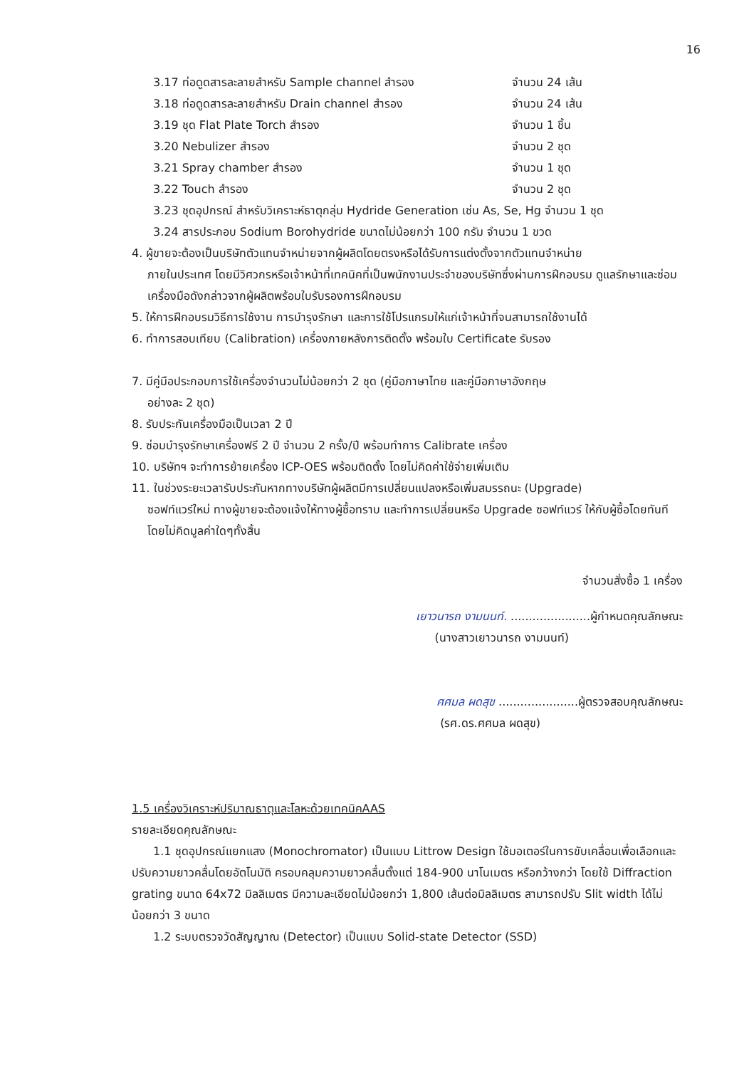16
3.17 ท่อดูดสารละลายสำหรับ Sample channel สำรอง จำนวน 24 เส้น
3.18 ท่อดูดสารละลายสำหรับ Drain channel สำรอง จำนวน 24 เส้น
3.19 ชุด Flat Plate Torch สำรอง จำนวน 1 ชิ้น
3.20 Nebulizer สำรอง จำนวน 2 ชุด
3.21 Spray chamber สำรอง จำนวน 1 ชุด
3.22 Touch สำรอง จำนวน 2 ชุด
3.23 ชุดอุปกรณ์ สำหรับวิเคราะห์ธาตุกลุ่ม Hydride Generation เช่น As, Se, Hg จำนวน 1 ชุด
3.24 สารประกอบ Sodium Borohydride ขนาดไม่น้อยกว่า 100 กรัม จำนวน 1 ขวด
4. ผู้ขายจะต้องเป็นบริษัทตัวแทนจำหน่ายจากผู้ผลิตโดยตรงหรือได้รับการแต่งตั้งจากตัวแทนจำหน่าย
ภายในประเทศ โดยมีวิศวกรหรือเจ้าหน้าที่เทคนิคที่เป็นพนักงานประจำของบริษัทซึ่งผ่านการฝึกอบรม ดูแลรักษาและซ่อมเครื่องมือดังกล่าวจากผู้ผลิตพร้อมใบรับรองการฝึกอบรม
5. ให้การฝึกอบรมวิธีการใช้งาน การบำรุงรักษา และการใช้โปรแกรมให้แก่เจ้าหน้าที่จนสามารถใช้งานได้
6. ทำการสอบเทียบ (Calibration) เครื่องภายหลังการติดตั้ง พร้อมใบ Certificate รับรอง
7. มีคู่มือประกอบการใช้เครื่องจำนวนไม่น้อยกว่า 2 ชุด (คู่มือภาษาไทย และคู่มือภาษาอังกฤษ
อย่างละ 2 ชุด)
8. รับประกันเครื่องมือเป็นเวลา 2 ปี
9. ซ่อมบำรุงรักษาเครื่องฟรี 2 ปี จำนวน 2 ครั้ง/ปี พร้อมทำการ Calibrate เครื่อง
10. บริษัทฯ จะทำการย้ายเครื่อง ICP-OES พร้อมติดตั้ง โดยไม่คิดค่าใช้จ่ายเพิ่มเติม
11. ในช่วงระยะเวลารับประกันหากทางบริษัทผู้ผลิตมีการเปลี่ยนแปลงหรือเพิ่มสมรรถนะ (Upgrade)
ซอฟท์แวร์ใหม่ ทางผู้ขายจะต้องแจ้งให้ทางผู้ซื้อทราบ และทำการเปลี่ยนหรือ Upgrade ซอฟท์แวร์ ให้กับผู้ซื้อโดยทันที โดยไม่คิดมูลค่าใดๆทั้งสิ้น
จำนวนสั่งซื้อ 1 เครื่อง
เยาวนารถ งามนนท์. ......................ผู้กำหนดคุณลักษณะ
(นางสาวเยาวนารถ งามนนท์)
ศศมล ผดสุข ......................ผู้ตรวจสอบคุณลักษณะ
(รศ.ดร.ศศมล ผดสุข)
1.5 เครื่องวิเคราะห์ปริมาณธาตุและโลหะด้วยเทคนิคAAS
รายละเอียดคุณลักษณะ
1.1 ชุดอุปกรณ์แยกแสง (Monochromator) เป็นแบบ Littrow Design ใช้มอเตอร์ในการขับเคลื่อนเพื่อเลือกและปรับความยาวคลื่นโดยอัตโนมัติ ครอบคลุมความยาวคลื่นตั้งแต่ 184-900 นาโนเมตร หรือกว้างกว่า โดยใช้ Diffraction grating ขนาด 64x72 มิลลิเมตร มีความละเอียดไม่น้อยกว่า 1,800 เส้นต่อมิลลิเมตร สามารถปรับ Slit width ได้ไม่น้อยกว่า 3 ขนาด
1.2 ระบบตรวจวัดสัญญาณ (Detector) เป็นแบบ Solid-state Detector (SSD)